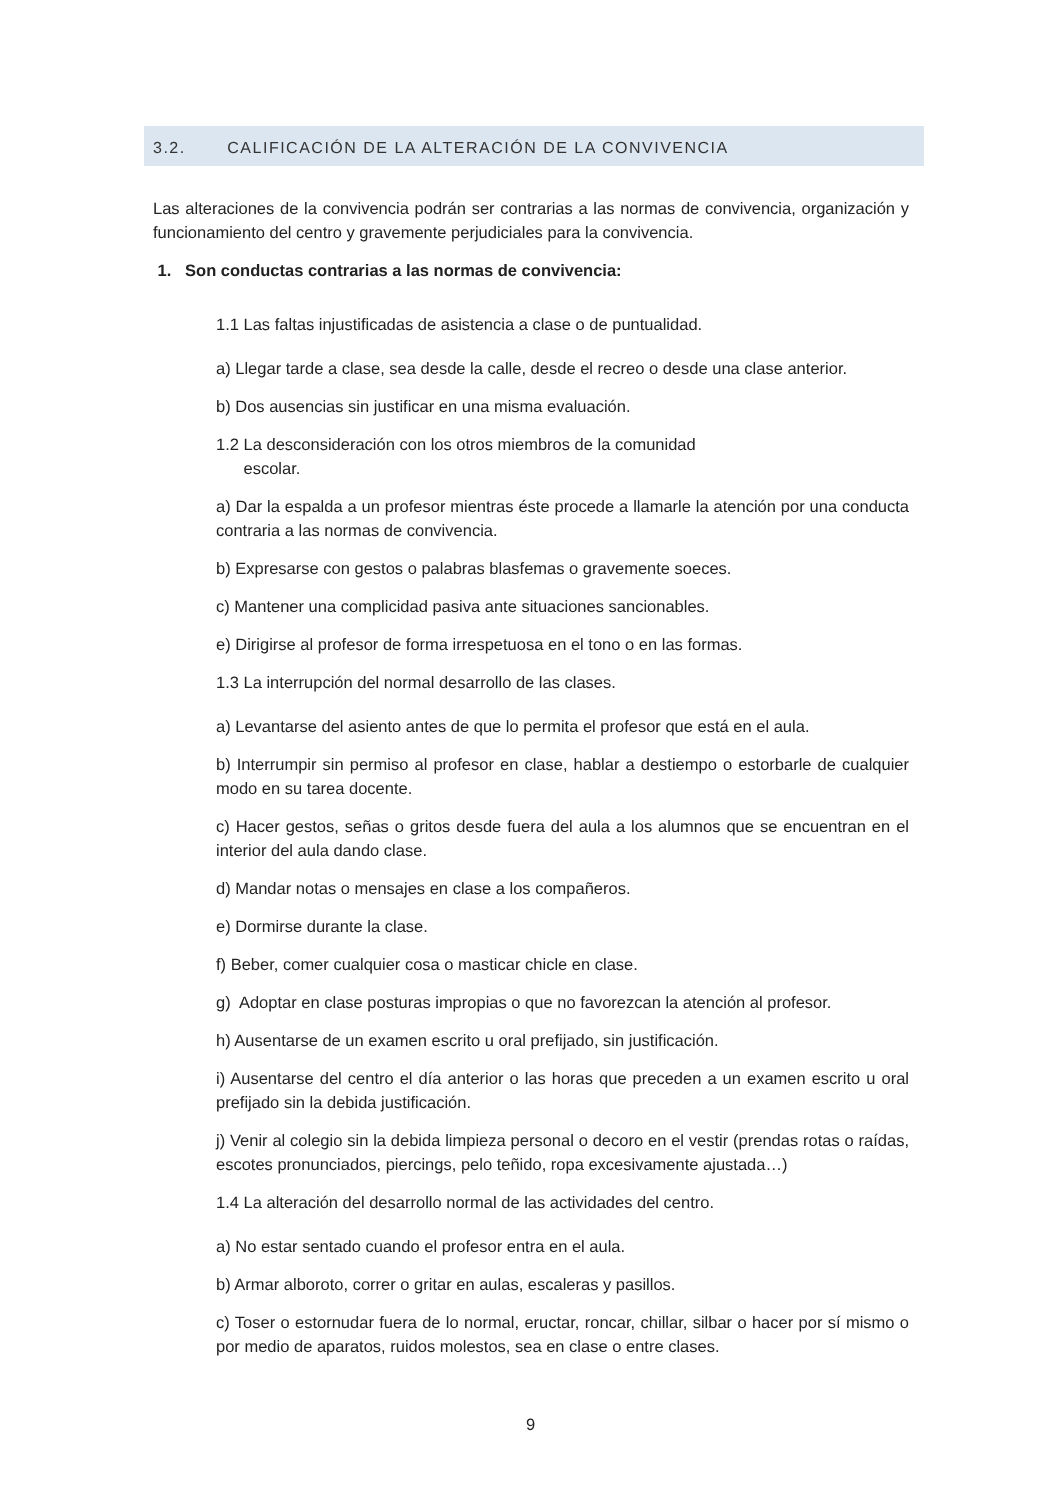3.2. CALIFICACIÓN DE LA ALTERACIÓN DE LA CONVIVENCIA
Las alteraciones de la convivencia podrán ser contrarias a las normas de convivencia, organización y funcionamiento del centro y gravemente perjudiciales para la convivencia.
1. Son conductas contrarias a las normas de convivencia:
1.1 Las faltas injustificadas de asistencia a clase o de puntualidad.
a) Llegar tarde a clase, sea desde la calle, desde el recreo o desde una clase anterior.
b) Dos ausencias sin justificar en una misma evaluación.
1.2 La desconsideración con los otros miembros de la comunidad
escolar.
a) Dar la espalda a un profesor mientras éste procede a llamarle la atención por una conducta contraria a las normas de convivencia.
b) Expresarse con gestos o palabras blasfemas o gravemente soeces.
c) Mantener una complicidad pasiva ante situaciones sancionables.
e) Dirigirse al profesor de forma irrespetuosa en el tono o en las formas.
1.3 La interrupción del normal desarrollo de las clases.
a) Levantarse del asiento antes de que lo permita el profesor que está en el aula.
b) Interrumpir sin permiso al profesor en clase, hablar a destiempo o estorbarle de cualquier modo en su tarea docente.
c) Hacer gestos, señas o gritos desde fuera del aula a los alumnos que se encuentran en el interior del aula dando clase.
d) Mandar notas o mensajes en clase a los compañeros.
e) Dormirse durante la clase.
f) Beber, comer cualquier cosa o masticar chicle en clase.
g) Adoptar en clase posturas impropias o que no favorezcan la atención al profesor.
h) Ausentarse de un examen escrito u oral prefijado, sin justificación.
i) Ausentarse del centro el día anterior o las horas que preceden a un examen escrito u oral prefijado sin la debida justificación.
j) Venir al colegio sin la debida limpieza personal o decoro en el vestir (prendas rotas o raídas, escotes pronunciados, piercings, pelo teñido, ropa excesivamente ajustada…)
1.4 La alteración del desarrollo normal de las actividades del centro.
a) No estar sentado cuando el profesor entra en el aula.
b) Armar alboroto, correr o gritar en aulas, escaleras y pasillos.
c) Toser o estornudar fuera de lo normal, eructar, roncar, chillar, silbar o hacer por sí mismo o por medio de aparatos, ruidos molestos, sea en clase o entre clases.
9